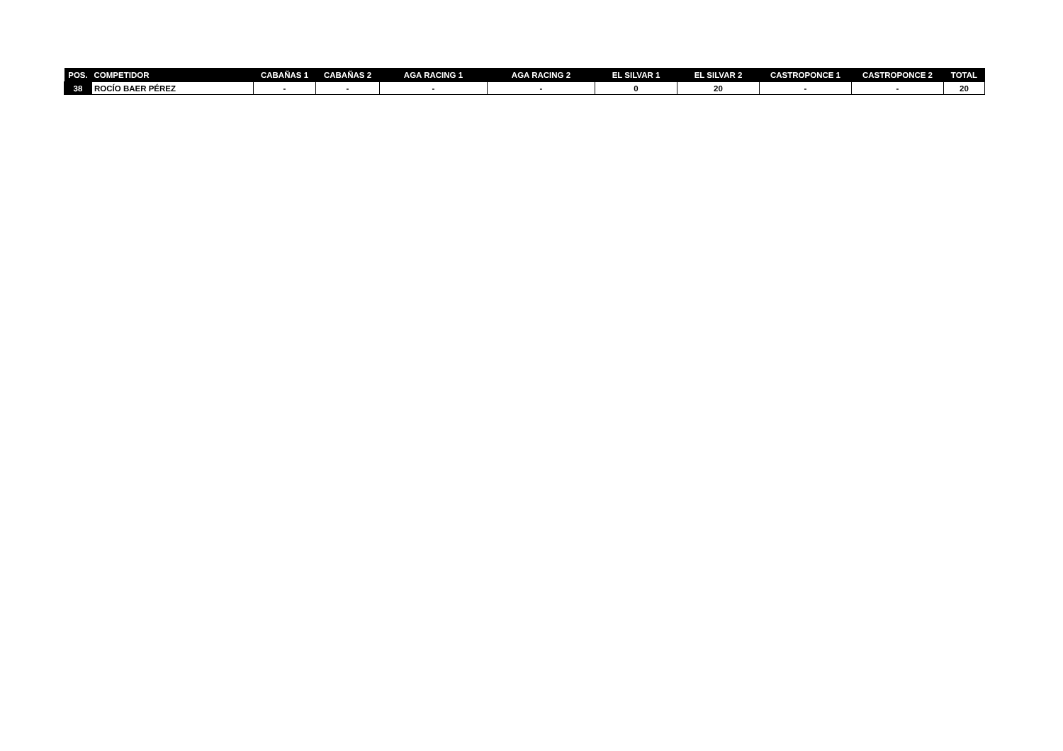| POS. | COMPETIDOR | CABAÑAS 1 | CABAÑAS 2 | AGA RACING 1 | AGA RACING 2 | EL SILVAR 1 | EL SILVAR 2 | CASTROPONCE 1 | CASTROPONCE 2 | TOTAL |
| --- | --- | --- | --- | --- | --- | --- | --- | --- | --- | --- |
| 38 | ROCÍO BAER PÉREZ | - | - | - | - | 0 | 20 | - | - | 20 |